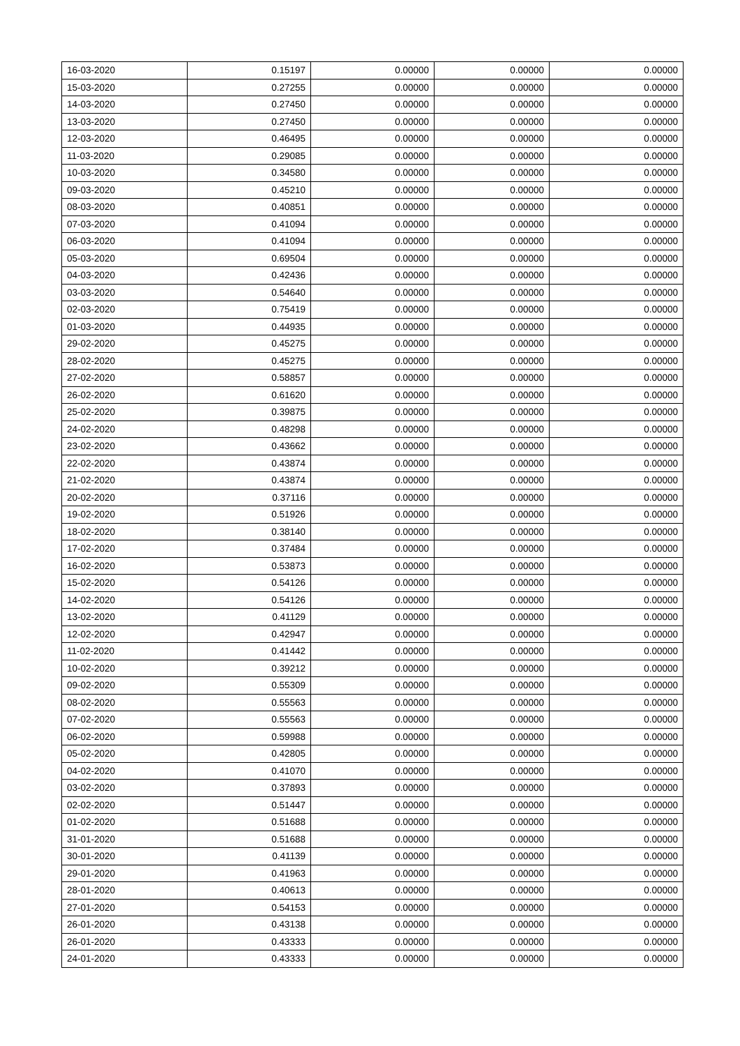| 16-03-2020 | 0.15197 | 0.00000 | 0.00000 | 0.00000 |
| 15-03-2020 | 0.27255 | 0.00000 | 0.00000 | 0.00000 |
| 14-03-2020 | 0.27450 | 0.00000 | 0.00000 | 0.00000 |
| 13-03-2020 | 0.27450 | 0.00000 | 0.00000 | 0.00000 |
| 12-03-2020 | 0.46495 | 0.00000 | 0.00000 | 0.00000 |
| 11-03-2020 | 0.29085 | 0.00000 | 0.00000 | 0.00000 |
| 10-03-2020 | 0.34580 | 0.00000 | 0.00000 | 0.00000 |
| 09-03-2020 | 0.45210 | 0.00000 | 0.00000 | 0.00000 |
| 08-03-2020 | 0.40851 | 0.00000 | 0.00000 | 0.00000 |
| 07-03-2020 | 0.41094 | 0.00000 | 0.00000 | 0.00000 |
| 06-03-2020 | 0.41094 | 0.00000 | 0.00000 | 0.00000 |
| 05-03-2020 | 0.69504 | 0.00000 | 0.00000 | 0.00000 |
| 04-03-2020 | 0.42436 | 0.00000 | 0.00000 | 0.00000 |
| 03-03-2020 | 0.54640 | 0.00000 | 0.00000 | 0.00000 |
| 02-03-2020 | 0.75419 | 0.00000 | 0.00000 | 0.00000 |
| 01-03-2020 | 0.44935 | 0.00000 | 0.00000 | 0.00000 |
| 29-02-2020 | 0.45275 | 0.00000 | 0.00000 | 0.00000 |
| 28-02-2020 | 0.45275 | 0.00000 | 0.00000 | 0.00000 |
| 27-02-2020 | 0.58857 | 0.00000 | 0.00000 | 0.00000 |
| 26-02-2020 | 0.61620 | 0.00000 | 0.00000 | 0.00000 |
| 25-02-2020 | 0.39875 | 0.00000 | 0.00000 | 0.00000 |
| 24-02-2020 | 0.48298 | 0.00000 | 0.00000 | 0.00000 |
| 23-02-2020 | 0.43662 | 0.00000 | 0.00000 | 0.00000 |
| 22-02-2020 | 0.43874 | 0.00000 | 0.00000 | 0.00000 |
| 21-02-2020 | 0.43874 | 0.00000 | 0.00000 | 0.00000 |
| 20-02-2020 | 0.37116 | 0.00000 | 0.00000 | 0.00000 |
| 19-02-2020 | 0.51926 | 0.00000 | 0.00000 | 0.00000 |
| 18-02-2020 | 0.38140 | 0.00000 | 0.00000 | 0.00000 |
| 17-02-2020 | 0.37484 | 0.00000 | 0.00000 | 0.00000 |
| 16-02-2020 | 0.53873 | 0.00000 | 0.00000 | 0.00000 |
| 15-02-2020 | 0.54126 | 0.00000 | 0.00000 | 0.00000 |
| 14-02-2020 | 0.54126 | 0.00000 | 0.00000 | 0.00000 |
| 13-02-2020 | 0.41129 | 0.00000 | 0.00000 | 0.00000 |
| 12-02-2020 | 0.42947 | 0.00000 | 0.00000 | 0.00000 |
| 11-02-2020 | 0.41442 | 0.00000 | 0.00000 | 0.00000 |
| 10-02-2020 | 0.39212 | 0.00000 | 0.00000 | 0.00000 |
| 09-02-2020 | 0.55309 | 0.00000 | 0.00000 | 0.00000 |
| 08-02-2020 | 0.55563 | 0.00000 | 0.00000 | 0.00000 |
| 07-02-2020 | 0.55563 | 0.00000 | 0.00000 | 0.00000 |
| 06-02-2020 | 0.59988 | 0.00000 | 0.00000 | 0.00000 |
| 05-02-2020 | 0.42805 | 0.00000 | 0.00000 | 0.00000 |
| 04-02-2020 | 0.41070 | 0.00000 | 0.00000 | 0.00000 |
| 03-02-2020 | 0.37893 | 0.00000 | 0.00000 | 0.00000 |
| 02-02-2020 | 0.51447 | 0.00000 | 0.00000 | 0.00000 |
| 01-02-2020 | 0.51688 | 0.00000 | 0.00000 | 0.00000 |
| 31-01-2020 | 0.51688 | 0.00000 | 0.00000 | 0.00000 |
| 30-01-2020 | 0.41139 | 0.00000 | 0.00000 | 0.00000 |
| 29-01-2020 | 0.41963 | 0.00000 | 0.00000 | 0.00000 |
| 28-01-2020 | 0.40613 | 0.00000 | 0.00000 | 0.00000 |
| 27-01-2020 | 0.54153 | 0.00000 | 0.00000 | 0.00000 |
| 26-01-2020 | 0.43138 | 0.00000 | 0.00000 | 0.00000 |
| 26-01-2020 | 0.43333 | 0.00000 | 0.00000 | 0.00000 |
| 24-01-2020 | 0.43333 | 0.00000 | 0.00000 | 0.00000 |